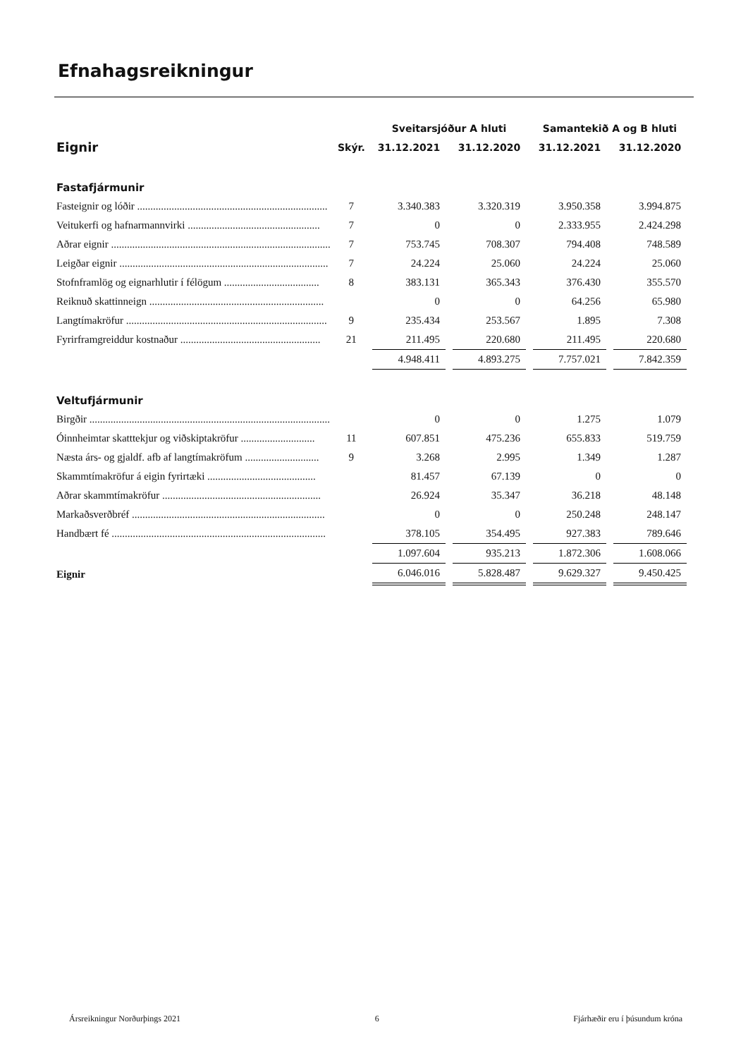Efnahagsreikningur
| | | Sveitarsjóður A hluti | | Samantekið A og B hluti | |
| --- | --- | --- | --- | --- | --- |
| Eignir | Skýr. | 31.12.2021 | 31.12.2020 | 31.12.2021 | 31.12.2020 |
| Fastafjármunir | | | | | |
| Fasteignir og lóðir ........................................................................ | 7 | 3.340.383 | 3.320.319 | 3.950.358 | 3.994.875 |
| Veitukerfi og hafnarmannvirki .................................................. | 7 | 0 | 0 | 2.333.955 | 2.424.298 |
| Aðrar eignir ................................................................................... | 7 | 753.745 | 708.307 | 794.408 | 748.589 |
| Leigðar eignir ............................................................................... | 7 | 24.224 | 25.060 | 24.224 | 25.060 |
| Stofnframlög og eignarhlutir í félögum .................................... | 8 | 383.131 | 365.343 | 376.430 | 355.570 |
| Reiknuð skattinneign .................................................................. | | 0 | 0 | 64.256 | 65.980 |
| Langtímakröfur ............................................................................ | 9 | 235.434 | 253.567 | 1.895 | 7.308 |
| Fyrirframgreiddur kostnaður ..................................................... | 21 | 211.495 | 220.680 | 211.495 | 220.680 |
| | | 4.948.411 | 4.893.275 | 7.757.021 | 7.842.359 |
| Veltufjármunir | | | | | |
| Birgðir ........................................................................................... | | 0 | 0 | 1.275 | 1.079 |
| Óinnheimtar skatttekjur og viðskiptakröfur ............................ | 11 | 607.851 | 475.236 | 655.833 | 519.759 |
| Næsta árs- og gjaldf. afb af langtímakröfum ............................ | 9 | 3.268 | 2.995 | 1.349 | 1.287 |
| Skammtímakröfur á eigin fyrirtæki ......................................... | | 81.457 | 67.139 | 0 | 0 |
| Aðrar skammtímakröfur ............................................................ | | 26.924 | 35.347 | 36.218 | 48.148 |
| Markaðsverðbréf ......................................................................... | | 0 | 0 | 250.248 | 248.147 |
| Handbært fé ................................................................................. | | 378.105 | 354.495 | 927.383 | 789.646 |
| | | 1.097.604 | 935.213 | 1.872.306 | 1.608.066 |
| Eignir | | 6.046.016 | 5.828.487 | 9.629.327 | 9.450.425 |
Ársreikningur Norðurþings 2021 6 Fjárhæðir eru í þúsundum króna